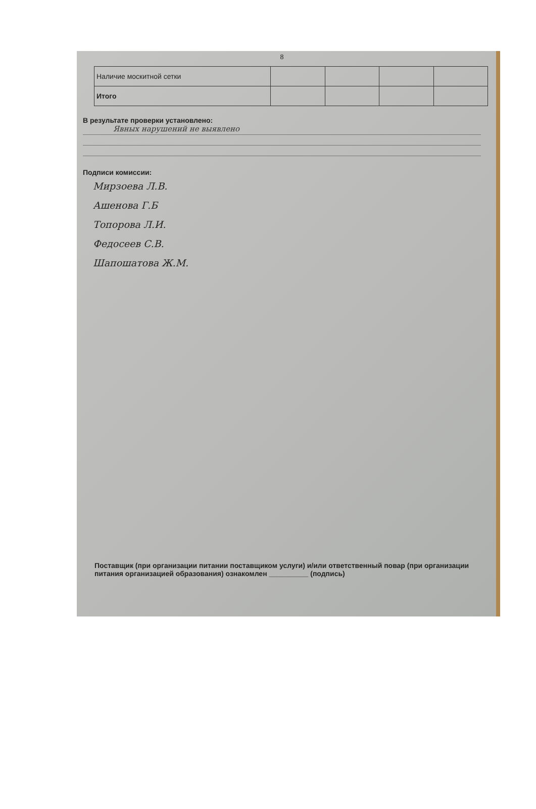8
| Наличие москитной сетки | | | | |
| Итого | | | | |
В результате проверки установлено:
Явных нарушений не выявлено
Подписи комиссии:
Мирзоева Л.В.
Ашенова Г.Б
Топорова Л.И.
Федосеев С.В.
Шапошатова Ж.М.
Поставщик (при организации питании поставщиком услуги) и/или ответственный повар (при организации питания организацией образования) ознакомлен __________ (подпись)